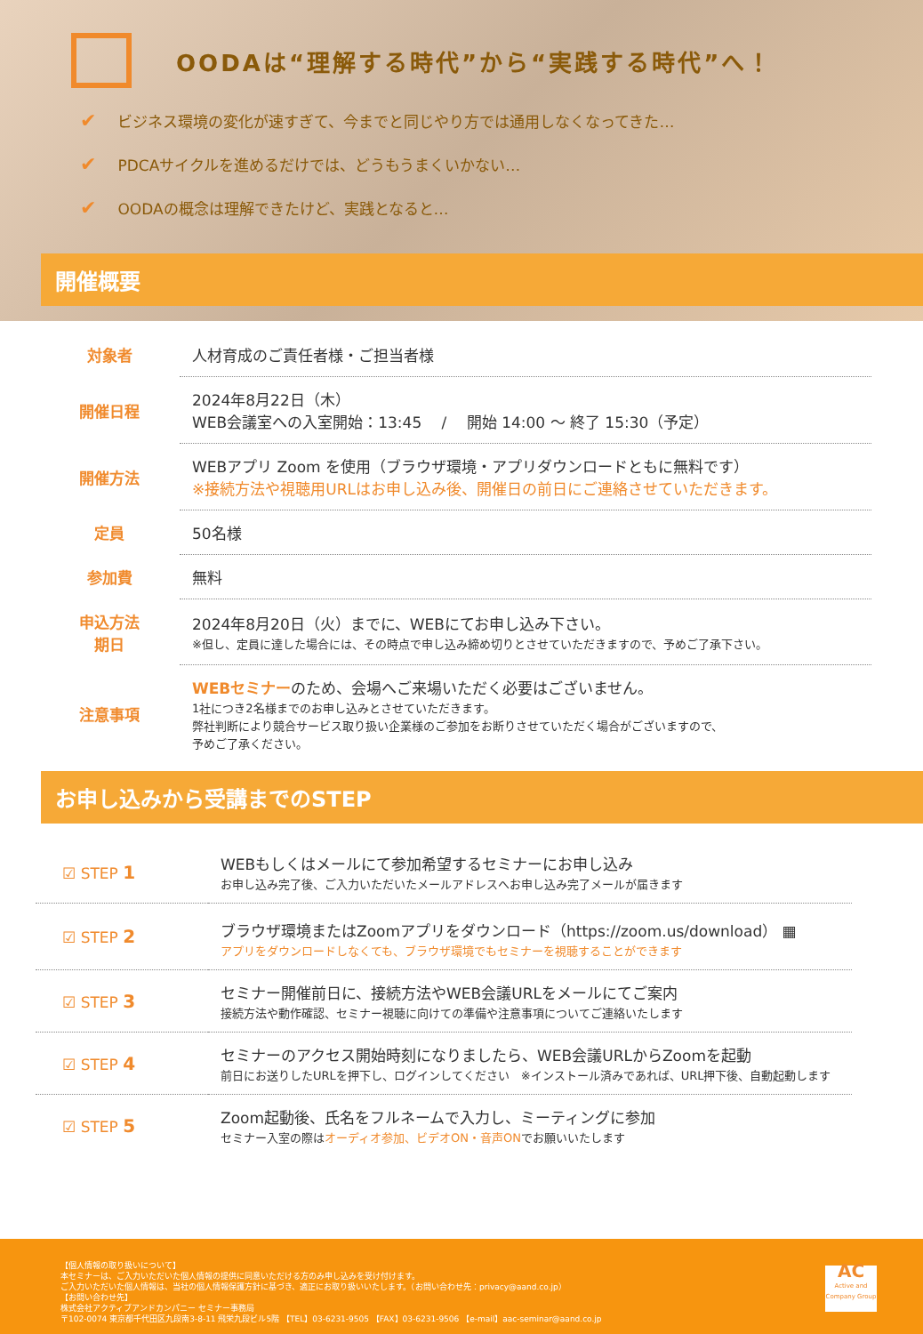OODAは“理解する時代”から“実践する時代”へ！
✔ ビジネス環境の変化が速すぎて、今までと同じやり方では通用しなくなってきた…
✔ PDCAサイクルを進めるだけでは、どうもうまくいかない…
✔ OODAの概念は理解できたけど、実践となると…
開催概要
| 対象者 | 人材育成のご責任者様・ご担当者様 |
| 開催日程 | 2024年8月22日（木） WEB会議室への入室開始：13:45 / 開始 14:00 ～ 終了 15:30（予定） |
| 開催方法 | WEBアプリ Zoom を使用（ブラウザ環境・アプリダウンロードともに無料です） ※接続方法や視聴用URLはお申し込み後、開催日の前日にご連絡させていただきます。 |
| 定員 | 50名様 |
| 参加費 | 無料 |
| 申込方法 期日 | 2024年8月20日（火）までに、WEBにてお申し込み下さい。 ※但し、定員に達した場合には、その時点で申し込み締め切りとさせていただきますので、予めご了承下さい。 |
| 注意事項 | WEBセミナー のため、会場へご来場いただく必要はございません。 1社につき2名様までのお申し込みとさせていただきます。 弊社判断により競合サービス取り扱い企業様のご参加をお断りさせていただく場合がございますので、 予めご了承ください。 |
お申し込みから受講までのSTEP
| ☑ STEP 1 | WEBもしくはメールにて参加希望するセミナーにお申し込み お申し込み完了後、ご入力いただいたメールアドレスへお申し込み完了メールが届きます |
| ☑ STEP 2 | ブラウザ環境またはZoomアプリをダウンロード（https://zoom.us/download） ▦ アプリをダウンロードしなくても、ブラウザ環境でもセミナーを視聴することができます |
| ☑ STEP 3 | セミナー開催前日に、接続方法やWEB会議URLをメールにてご案内 接続方法や動作確認、セミナー視聴に向けての準備や注意事項についてご連絡いたします |
| ☑ STEP 4 | セミナーのアクセス開始時刻になりましたら、WEB会議URLからZoomを起動 前日にお送りしたURLを押下し、ログインしてください ※インストール済みであれば、URL押下後、自動起動します |
| ☑ STEP 5 | Zoom起動後、氏名をフルネームで入力し、ミーティングに参加 セミナー入室の際は オーディオ参加、ビデオON・音声ON でお願いいたします |
【個人情報の取り扱いについて】
本セミナーは、ご入力いただいた個人情報の提供に同意いただける方のみ申し込みを受け付けます。
ご入力いただいた個人情報は、当社の個人情報保護方針に基づき、適正にお取り扱いいたします。（お問い合わせ先：privacy@aand.co.jp）
【お問い合わせ先】
株式会社アクティブアンドカンパニー セミナー事務局
〒102-0074 東京都千代田区九段南3-8-11 飛栄九段ビル5階 【TEL】03-6231-9505 【FAX】03-6231-9506 【e-mail】aac-seminar@aand.co.jp
AC
Active and Company Group